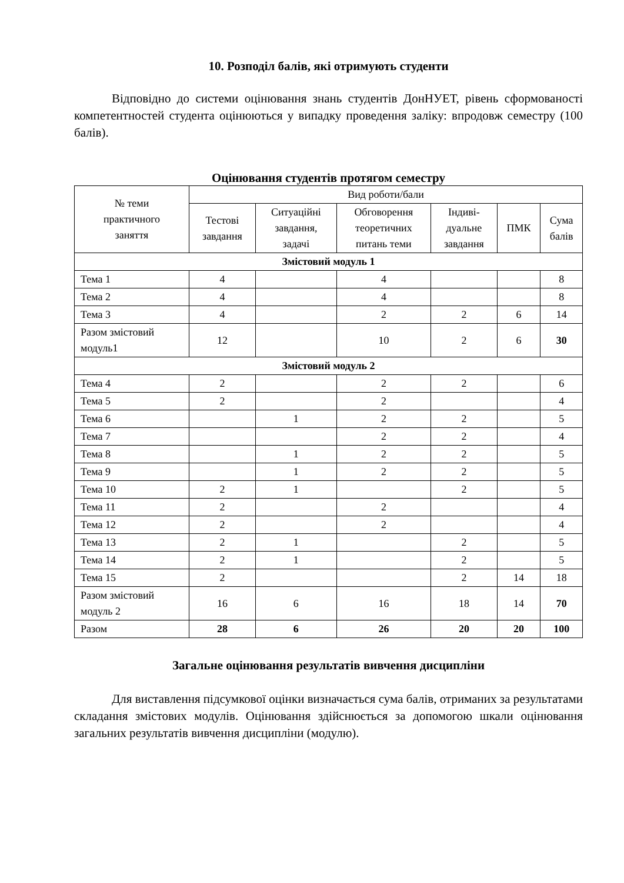10. Розподіл балів, які отримують студенти
Відповідно до системи оцінювання знань студентів ДонНУЕТ, рівень сформованості компетентностей студента оцінюються у випадку проведення заліку: впродовж семестру (100 балів).
Оцінювання студентів протягом семестру
| № теми практичного заняття | Вид роботи/бали | | | | | |
| --- | --- | --- | --- | --- | --- | --- |
| | Тестові завдання | Ситуаційні завдання, задачі | Обговорення теоретичних питань теми | Індиві- дуальне завдання | ПМК | Сума балів |
| Змістовий модуль 1 | | | | | | |
| Тема 1 | 4 | | 4 | | | 8 |
| Тема 2 | 4 | | 4 | | | 8 |
| Тема 3 | 4 | | 2 | 2 | 6 | 14 |
| Разом змістовий модуль1 | 12 | | 10 | 2 | 6 | 30 |
| Змістовий модуль 2 | | | | | | |
| Тема 4 | 2 | | 2 | 2 | | 6 |
| Тема 5 | 2 | | 2 | | | 4 |
| Тема 6 | | 1 | 2 | 2 | | 5 |
| Тема 7 | | | 2 | 2 | | 4 |
| Тема 8 | | 1 | 2 | 2 | | 5 |
| Тема 9 | | 1 | 2 | 2 | | 5 |
| Тема 10 | 2 | 1 | | 2 | | 5 |
| Тема 11 | 2 | | 2 | | | 4 |
| Тема 12 | 2 | | 2 | | | 4 |
| Тема 13 | 2 | 1 | | 2 | | 5 |
| Тема 14 | 2 | 1 | | 2 | | 5 |
| Тема 15 | 2 | | | 2 | 14 | 18 |
| Разом змістовий модуль 2 | 16 | 6 | 16 | 18 | 14 | 70 |
| Разом | 28 | 6 | 26 | 20 | 20 | 100 |
Загальне оцінювання результатів вивчення дисципліни
Для виставлення підсумкової оцінки визначається сума балів, отриманих за результатами складання змістових модулів. Оцінювання здійснюється за допомогою шкали оцінювання загальних результатів вивчення дисципліни (модулю).